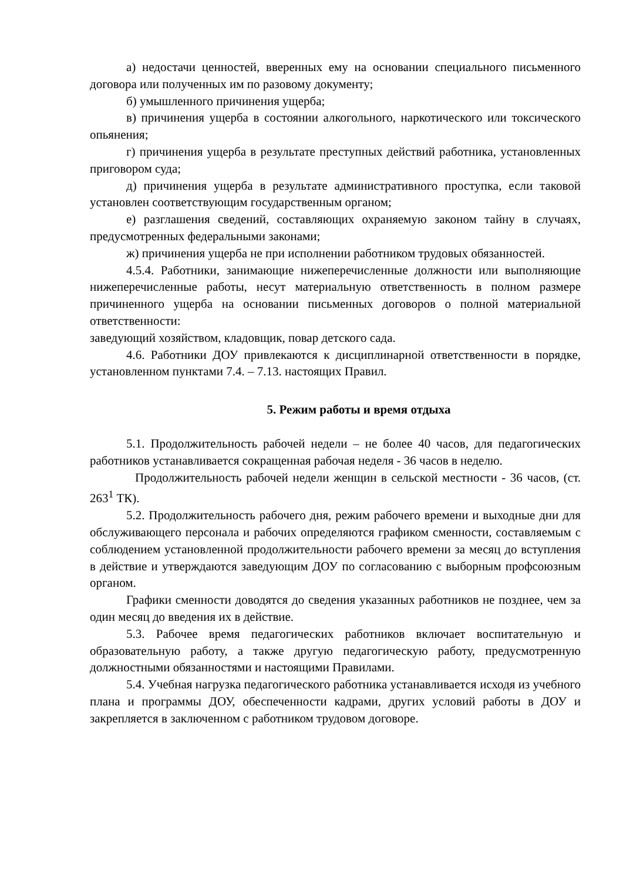а) недостачи ценностей, вверенных ему на основании специального письменного договора или полученных им по разовому документу;
б) умышленного причинения ущерба;
в) причинения ущерба в состоянии алкогольного, наркотического или токсического опьянения;
г) причинения ущерба в результате преступных действий работника, установленных приговором суда;
д) причинения ущерба в результате административного проступка, если таковой установлен соответствующим государственным органом;
е) разглашения сведений, составляющих охраняемую законом тайну в случаях, предусмотренных федеральными законами;
ж) причинения ущерба не при исполнении работником трудовых обязанностей.
4.5.4. Работники, занимающие нижеперечисленные должности или выполняющие нижеперечисленные работы, несут материальную ответственность в полном размере причиненного ущерба на основании письменных договоров о полной материальной ответственности:
заведующий хозяйством, кладовщик, повар детского сада.
4.6. Работники ДОУ привлекаются к дисциплинарной ответственности в порядке, установленном пунктами 7.4. – 7.13. настоящих Правил.
5. Режим работы и время отдыха
5.1. Продолжительность рабочей недели – не более 40 часов, для педагогических работников устанавливается сокращенная рабочая неделя - 36 часов в неделю.
Продолжительность рабочей недели женщин в сельской местности - 36 часов, (ст. 263<sup>1</sup> ТК).
5.2. Продолжительность рабочего дня, режим рабочего времени и выходные дни для обслуживающего персонала и рабочих определяются графиком сменности, составляемым с соблюдением установленной продолжительности рабочего времени за месяц до вступления в действие и утверждаются заведующим ДОУ по согласованию с выборным профсоюзным органом.
Графики сменности доводятся до сведения указанных работников не позднее, чем за один месяц до введения их в действие.
5.3. Рабочее время педагогических работников включает воспитательную и образовательную работу, а также другую педагогическую работу, предусмотренную должностными обязанностями и настоящими Правилами.
5.4. Учебная нагрузка педагогического работника устанавливается исходя из учебного плана и программы ДОУ, обеспеченности кадрами, других условий работы в ДОУ и закрепляется в заключенном с работником трудовом договоре.